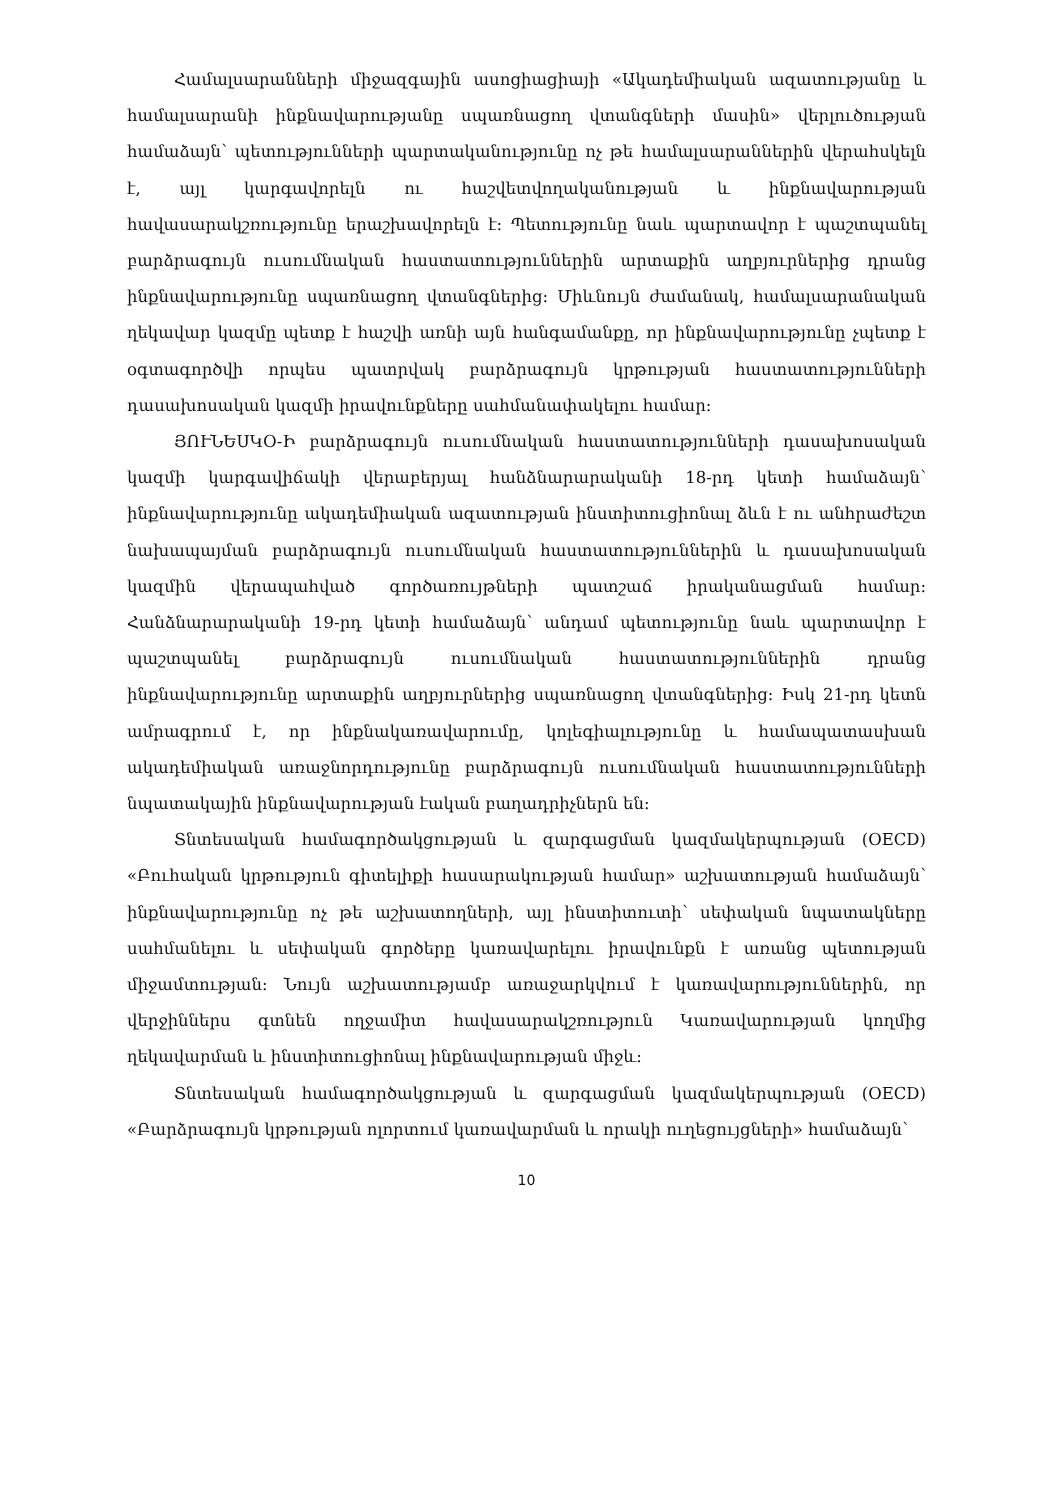Համալսարանների միջազգային ասոցիացիայի «Ակադեմիական ազատությանը և համալսարանի ինքնավարությանը սպառնացող վտանգների մասին» վերլուծության համաձայն՝ պետությունների պարտականությունը ոչ թե համալսարաններին վերահսկելն է, այլ կարգավորելն ու հաշվետվողականության և ինքնավարության հավասարակշռությունը երաշխավորելն է: Պետությունը նաև պարտավոր է պաշտպանել բարձրագույն ուսումնական հաստատություններին արտաքին աղբյուրներից դրանց ինքնավարությունը սպառնացող վտանգներից: Միևնույն ժամանակ, համալսարանական ղեկավար կազմը պետք է հաշվի առնի այն հանգամանքը, որ ինքնավարությունը չպետք է օգտագործվի որպես պատրվակ բարձրագույն կրթության հաստատությունների դասախոսական կազմի իրավունքները սահմանափակելու համար:
ՅՈՒՆԵՍԿՕ-Ի բարձրագույն ուսումնական հաստատությունների դասախոսական կազմի կարգավիճակի վերաբերյալ հանձնարարականի 18-րդ կետի համաձայն՝ ինքնավարությունը ակադեմիական ազատության ինստիտուցիոնալ ձևն է ու անհրաժեշտ նախապայման բարձրագույն ուսումնական հաստատություններին և դասախոսական կազմին վերապահված գործառույթների պատշաճ իրականացման համար: Հանձնարարականի 19-րդ կետի համաձայն՝ անդամ պետությունը նաև պարտավոր է պաշտպանել բարձրագույն ուսումնական հաստատություններին դրանց ինքնավարությունը արտաքին աղբյուրներից սպառնացող վտանգներից: Իսկ 21-րդ կետն ամրագրում է, որ ինքնակառավարումը, կոլեգիալությունը և համապատասխան ակադեմիական առաջնորդությունը բարձրագույն ուսումնական հաստատությունների նպատակային ինքնավարության էական բաղադրիչներն են:
Տնտեսական համագործակցության և զարգացման կազմակերպության (OECD) «Բուհական կրթություն գիտելիքի հասարակության համար» աշխատության համաձայն՝ ինքնավարությունը ոչ թե աշխատողների, այլ ինստիտուտի՝ սեփական նպատակները սահմանելու և սեփական գործերը կառավարելու իրավունքն է առանց պետության միջամտության: Նույն աշխատությամբ առաջարկվում է կառավարություններին, որ վերջիններս գտնեն ողջամիտ հավասարակշռություն Կառավարության կողմից ղեկավարման և ինստիտուցիոնալ ինքնավարության միջև:
Տնտեսական համագործակցության և զարգացման կազմակերպության (OECD) «Բարձրագույն կրթության ոլորտում կառավարման և որակի ուղեցույցների» համաձայն՝
10